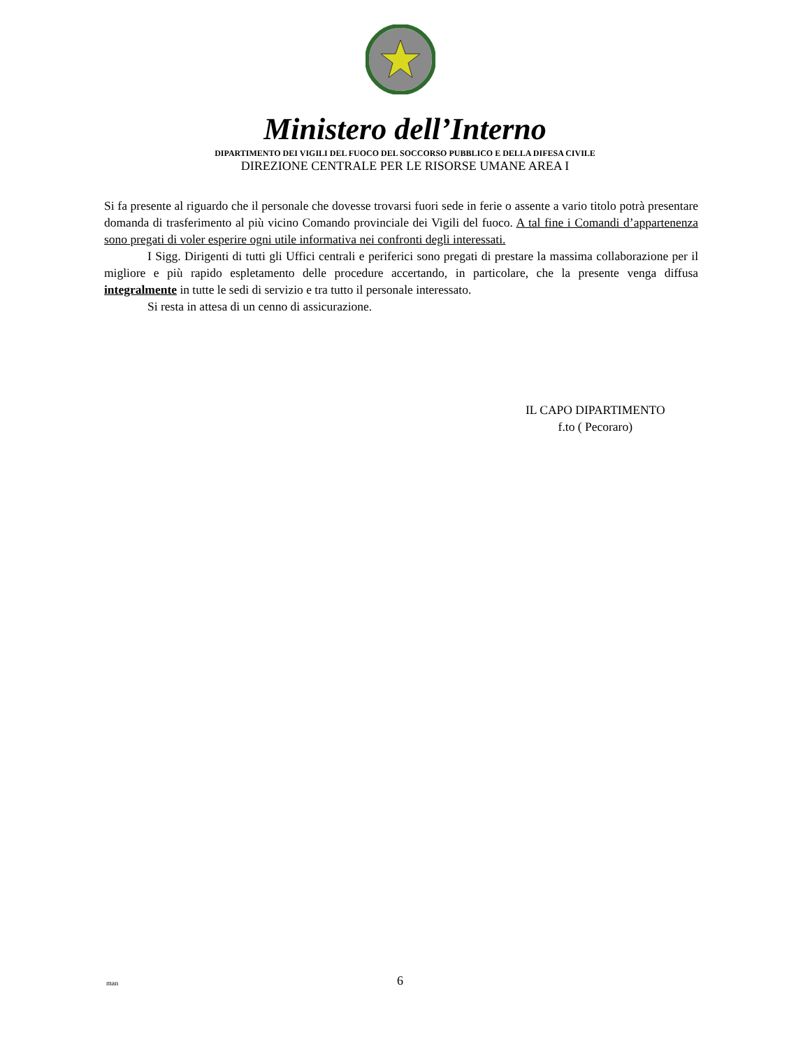Ministero dell’Interno
DIPARTIMENTO DEI VIGILI DEL FUOCO DEL SOCCORSO PUBBLICO E DELLA DIFESA CIVILE
DIREZIONE CENTRALE PER LE RISORSE UMANE AREA I
Si fa presente al riguardo che il personale che dovesse trovarsi fuori sede in ferie o assente a vario titolo potrà presentare domanda di trasferimento al più vicino Comando provinciale dei Vigili del fuoco. A tal fine i Comandi d’appartenenza sono pregati di voler esperire ogni utile informativa nei confronti degli interessati.
I Sigg. Dirigenti di tutti gli Uffici centrali e periferici sono pregati di prestare la massima collaborazione per il migliore e più rapido espletamento delle procedure accertando, in particolare, che la presente venga diffusa integralmente in tutte le sedi di servizio e tra tutto il personale interessato.
Si resta in attesa di un cenno di assicurazione.
IL CAPO DIPARTIMENTO
f.to ( Pecoraro)
man 6